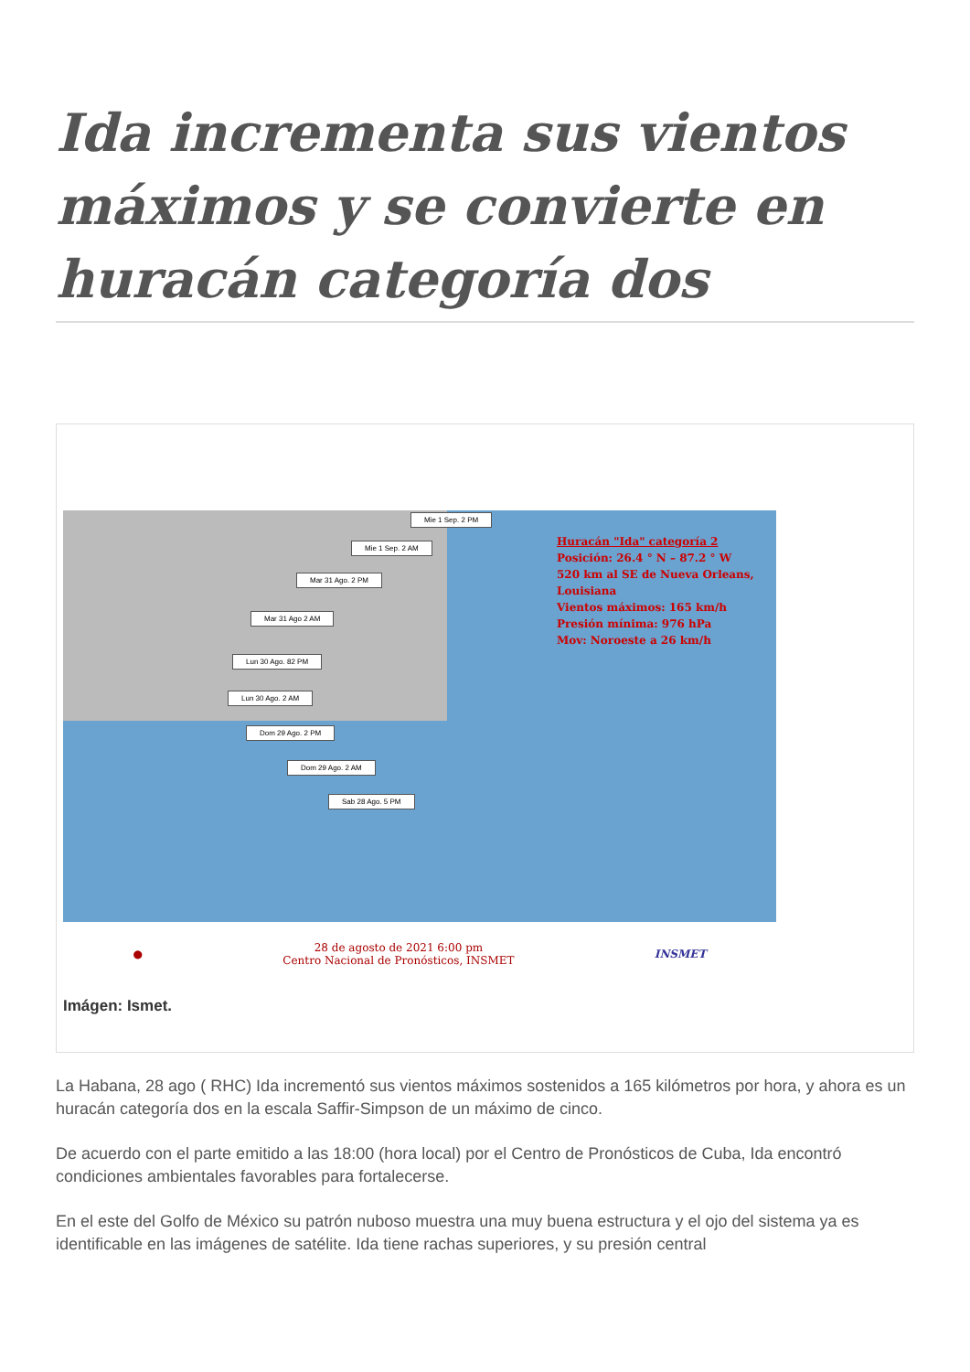Ida incrementa sus vientos máximos y se convierte en huracán categoría dos
Mie 1 Sep. 2 PM
Mie 1 Sep. 2 AM
Mar 31 Ago. 2 PM
Mar 31 Ago 2 AM
Lun 30 Ago. 82 PM
Lun 30 Ago. 2 AM
Dom 29 Ago. 2 PM
Dom 29 Ago. 2 AM
Sab 28 Ago. 5 PM
Huracán "Ida" categoría 2
Posición: 26.4 ° N – 87.2 ° W
520 km al SE de Nueva Orleans,
Louisiana
Vientos máximos: 165 km/h
Presión mínima: 976 hPa
Mov: Noroeste a 26 km/h
● 28 de agosto de 2021 6:00 pm
Centro Nacional de Pronósticos, INSMET INSMET
Imágen: Ismet.
La Habana, 28 ago ( RHC) Ida incrementó sus vientos máximos sostenidos a 165 kilómetros por hora, y ahora es un huracán categoría dos en la escala Saffir-Simpson de un máximo de cinco.
De acuerdo con el parte emitido a las 18:00 (hora local) por el Centro de Pronósticos de Cuba, Ida encontró condiciones ambientales favorables para fortalecerse.
En el este del Golfo de México su patrón nuboso muestra una muy buena estructura y el ojo del sistema ya es identificable en las imágenes de satélite. Ida tiene rachas superiores, y su presión central